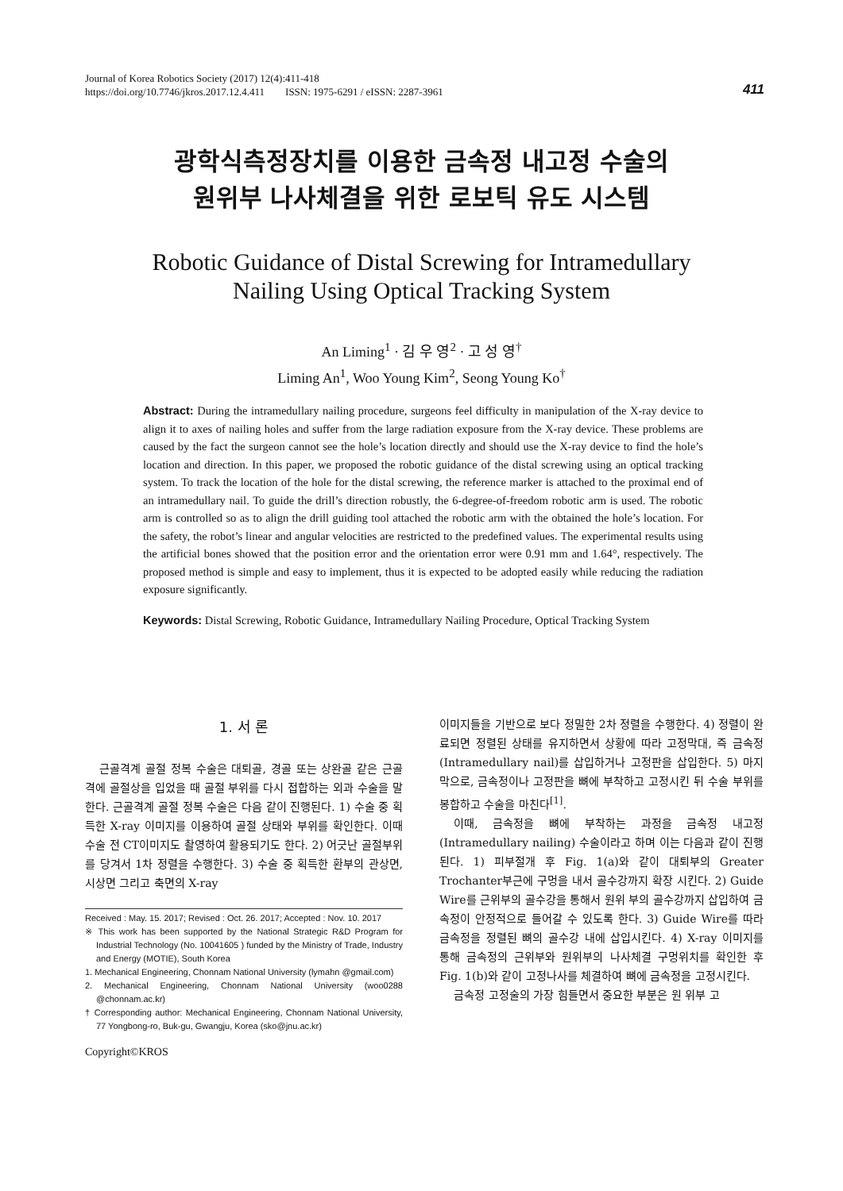411 Journal of Korea Robotics Society (2017) 12(4):411-418
https://doi.org/10.7746/jkros.2017.12.4.411 ISSN: 1975-6291 / eISSN: 2287-3961
광학식측정장치를 이용한 금속정 내고정 수술의
원위부 나사체결을 위한 로보틱 유도 시스템
Robotic Guidance of Distal Screwing for Intramedullary
Nailing Using Optical Tracking System
An Liming<sup>1</sup> · 김 우 영<sup>2</sup> · 고 성 영<sup>†</sup>
Liming An<sup>1</sup>, Woo Young Kim<sup>2</sup>, Seong Young Ko<sup>†</sup>
Abstract: During the intramedullary nailing procedure, surgeons feel difficulty in manipulation of the X-ray device to align it to axes of nailing holes and suffer from the large radiation exposure from the X-ray device. These problems are caused by the fact the surgeon cannot see the hole’s location directly and should use the X-ray device to find the hole’s location and direction. In this paper, we proposed the robotic guidance of the distal screwing using an optical tracking system. To track the location of the hole for the distal screwing, the reference marker is attached to the proximal end of an intramedullary nail. To guide the drill’s direction robustly, the 6-degree-of-freedom robotic arm is used. The robotic arm is controlled so as to align the drill guiding tool attached the robotic arm with the obtained the hole’s location. For the safety, the robot’s linear and angular velocities are restricted to the predefined values. The experimental results using the artificial bones showed that the position error and the orientation error were 0.91 mm and 1.64°, respectively. The proposed method is simple and easy to implement, thus it is expected to be adopted easily while reducing the radiation exposure significantly.
Keywords: Distal Screwing, Robotic Guidance, Intramedullary Nailing Procedure, Optical Tracking System
1. 서 론
근골격계 골절 정복 수술은 대퇴골, 경골 또는 상완골 같은 근골격에 골절상을 입었을 때 골절 부위를 다시 접합하는 외과 수술을 말한다. 근골격계 골절 정복 수술은 다음 같이 진행된다. 1) 수술 중 획득한 X-ray 이미지를 이용하여 골절 상태와 부위를 확인한다. 이때 수술 전 CT이미지도 촬영하여 활용되기도 한다. 2) 어긋난 골절부위를 당겨서 1차 정렬을 수행한다. 3) 수술 중 획득한 환부의 관상면, 시상면 그리고 축면의 X-ray
Received : May. 15. 2017; Revised : Oct. 26. 2017; Accepted : Nov. 10. 2017
※ This work has been supported by the National Strategic R&D Program for Industrial Technology (No. 10041605 ) funded by the Ministry of Trade, Industry and Energy (MOTIE), South Korea
1. Mechanical Engineering, Chonnam National University (lymahn @gmail.com)
2. Mechanical Engineering, Chonnam National University (woo0288 @chonnam.ac.kr)
† Corresponding author: Mechanical Engineering, Chonnam National University, 77 Yongbong-ro, Buk-gu, Gwangju, Korea (sko@jnu.ac.kr)
Copyright©KROS
이미지들을 기반으로 보다 정밀한 2차 정렬을 수행한다. 4) 정렬이 완료되면 정렬된 상태를 유지하면서 상황에 따라 고정막대, 즉 금속정(Intramedullary nail)를 삽입하거나 고정판을 삽입한다. 5) 마지막으로, 금속정이나 고정판을 뼈에 부착하고 고정시킨 뒤 수술 부위를 봉합하고 수술을 마친다<sup>[1]</sup>.
이때, 금속정을 뼈에 부착하는 과정을 금속정 내고정(Intramedullary nailing) 수술이라고 하며 이는 다음과 같이 진행된다. 1) 피부절개 후 Fig. 1(a)와 같이 대퇴부의 Greater Trochanter부근에 구멍을 내서 골수강까지 확장 시킨다. 2) Guide Wire를 근위부의 골수강을 통해서 원위 부의 골수강까지 삽입하여 금속정이 안정적으로 들어갈 수 있도록 한다. 3) Guide Wire를 따라 금속정을 정렬된 뼈의 골수강 내에 삽입시킨다. 4) X-ray 이미지를 통해 금속정의 근위부와 원위부의 나사체결 구멍위치를 확인한 후 Fig. 1(b)와 같이 고정나사를 체결하여 뼈에 금속정을 고정시킨다.
금속정 고정술의 가장 힘들면서 중요한 부분은 원 위부 고